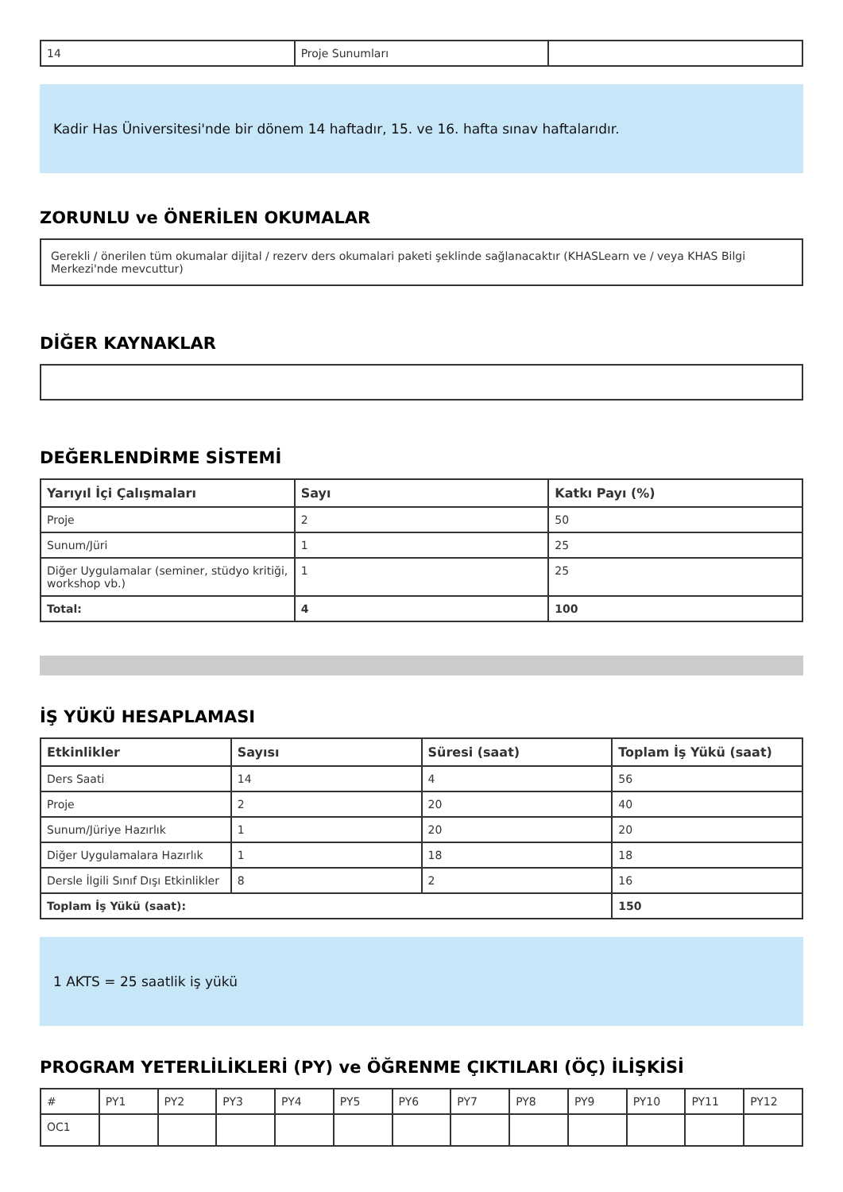| 14 | Proje Sunumları | |
Kadir Has Üniversitesi'nde bir dönem 14 haftadır, 15. ve 16. hafta sınav haftalarıdır.
ZORUNLU ve ÖNERİLEN OKUMALAR
Gerekli / önerilen tüm okumalar dijital / rezerv ders okumalari paketi şeklinde sağlanacaktır (KHASLearn ve / veya KHAS Bilgi Merkezi'nde mevcuttur)
DİĞER KAYNAKLAR
DEĞERLENDİRME SİSTEMİ
| Yarıyıl İçi Çalışmaları | Sayı | Katkı Payı (%) |
| --- | --- | --- |
| Proje | 2 | 50 |
| Sunum/Jüri | 1 | 25 |
| Diğer Uygulamalar (seminer, stüdyo kritiği, workshop vb.) | 1 | 25 |
| Total: | 4 | 100 |
İŞ YÜKÜ HESAPLAMASI
| Etkinlikler | Sayısı | Süresi (saat) | Toplam İş Yükü (saat) |
| --- | --- | --- | --- |
| Ders Saati | 14 | 4 | 56 |
| Proje | 2 | 20 | 40 |
| Sunum/Jüriye Hazırlık | 1 | 20 | 20 |
| Diğer Uygulamalara Hazırlık | 1 | 18 | 18 |
| Dersle İlgili Sınıf Dışı Etkinlikler | 8 | 2 | 16 |
| Toplam İş Yükü (saat): | | | 150 |
1 AKTS = 25 saatlik iş yükü
PROGRAM YETERLİLİKLERİ (PY) ve ÖĞRENME ÇIKTILARI (ÖÇ) İLİŞKİSİ
| # | PY1 | PY2 | PY3 | PY4 | PY5 | PY6 | PY7 | PY8 | PY9 | PY10 | PY11 | PY12 |
| OC1 | | | | | | | | | | | | |